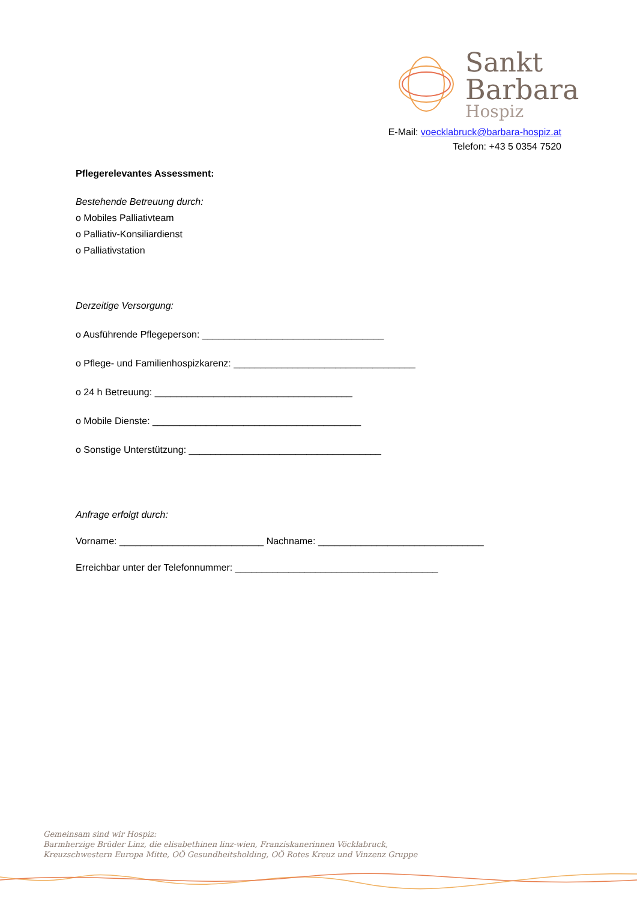Sankt
Barbara
Hospiz
E-Mail: voecklabruck@barbara-hospiz.at
Telefon: +43 5 0354 7520
Pflegerelevantes Assessment:
Bestehende Betreuung durch:
o Mobiles Palliativteam
o Palliativ-Konsiliardienst
o Palliativstation
Derzeitige Versorgung:
o Ausführende Pflegeperson: __________________________________
o Pflege- und Familienhospizkarenz: __________________________________
o 24 h Betreuung: _____________________________________
o Mobile Dienste: _______________________________________
o Sonstige Unterstützung: ____________________________________
Anfrage erfolgt durch:
Vorname: ___________________________ Nachname: _______________________________
Erreichbar unter der Telefonnummer: ______________________________________
Gemeinsam sind wir Hospiz:
Barmherzige Brüder Linz, die elisabethinen linz-wien, Franziskanerinnen Vöcklabruck,
Kreuzschwestern Europa Mitte, OÖ Gesundheitsholding, OÖ Rotes Kreuz und Vinzenz Gruppe